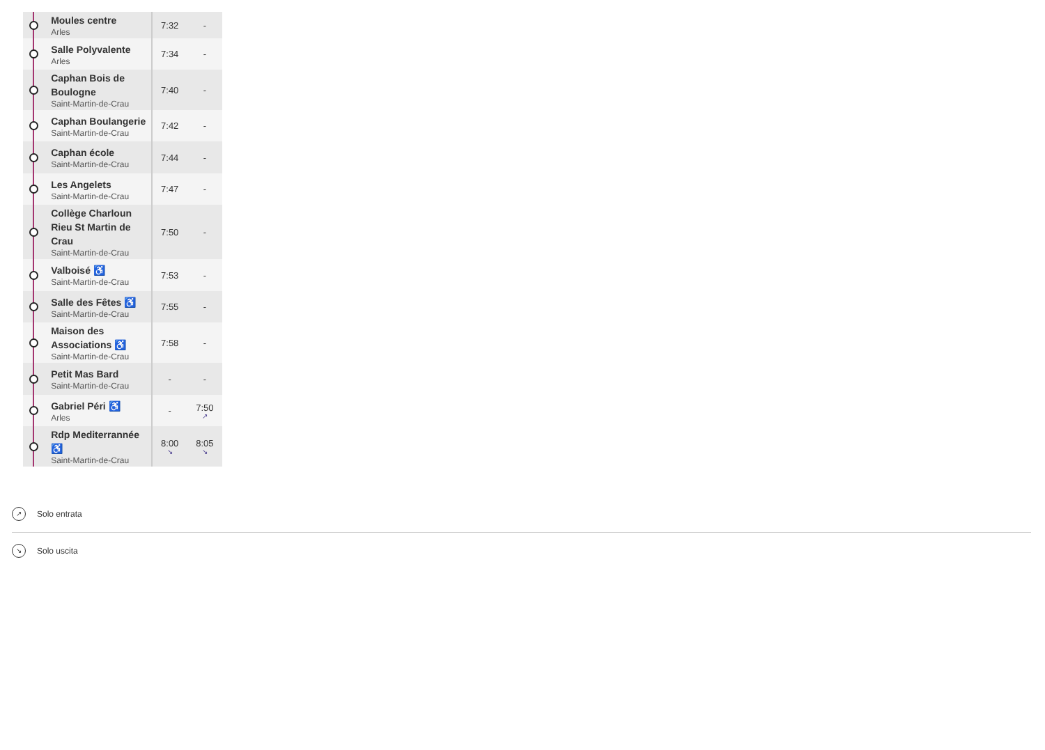| | Moules centre Arles | 7:32 | - |
| | Salle Polyvalente Arles | 7:34 | - |
| | Caphan Bois de Boulogne Saint-Martin-de-Crau | 7:40 | - |
| | Caphan Boulangerie Saint-Martin-de-Crau | 7:42 | - |
| | Caphan école Saint-Martin-de-Crau | 7:44 | - |
| | Les Angelets Saint-Martin-de-Crau | 7:47 | - |
| | Collège Charloun Rieu St Martin de Crau Saint-Martin-de-Crau | 7:50 | - |
| | Valboisé ♿ Saint-Martin-de-Crau | 7:53 | - |
| | Salle des Fêtes ♿ Saint-Martin-de-Crau | 7:55 | - |
| | Maison des Associations ♿ Saint-Martin-de-Crau | 7:58 | - |
| | Petit Mas Bard Saint-Martin-de-Crau | - | - |
| | Gabriel Péri ♿ Arles | - | 7:50 ↗ |
| | Rdp Mediterrannée ♿ Saint-Martin-de-Crau | 8:00 ↘ | 8:05 ↘ |
↗ Solo entrata
↘ Solo uscita